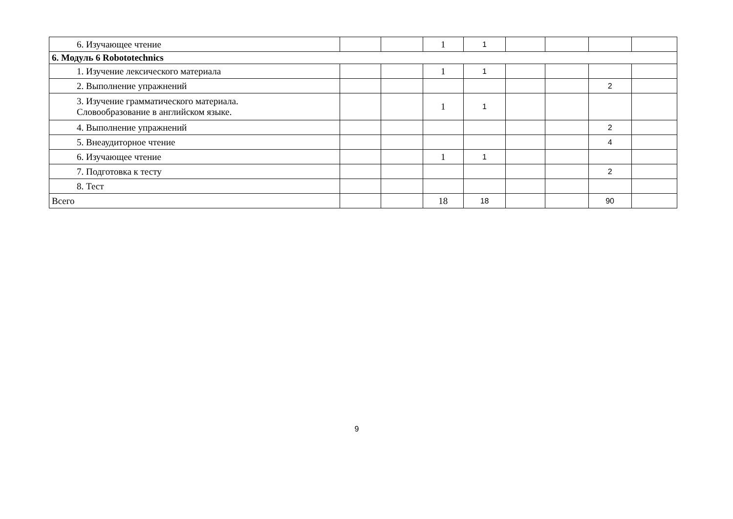| 6. Изучающее чтение | | | 1 | 1 | | | | |
| 6. Модуль 6 Robototechnics | | | | | | | | |
| 1. Изучение лексического материала | | | 1 | 1 | | | | |
| 2. Выполнение упражнений | | | | | | | 2 | |
| 3. Изучение грамматического материала. Словообразование в английском языке. | | | 1 | 1 | | | | |
| 4. Выполнение упражнений | | | | | | | 2 | |
| 5. Внеаудиторное чтение | | | | | | | 4 | |
| 6. Изучающее чтение | | | 1 | 1 | | | | |
| 7. Подготовка к тесту | | | | | | | 2 | |
| 8. Тест | | | | | | | | |
| Всего | | | 18 | 18 | | | 90 | |
9